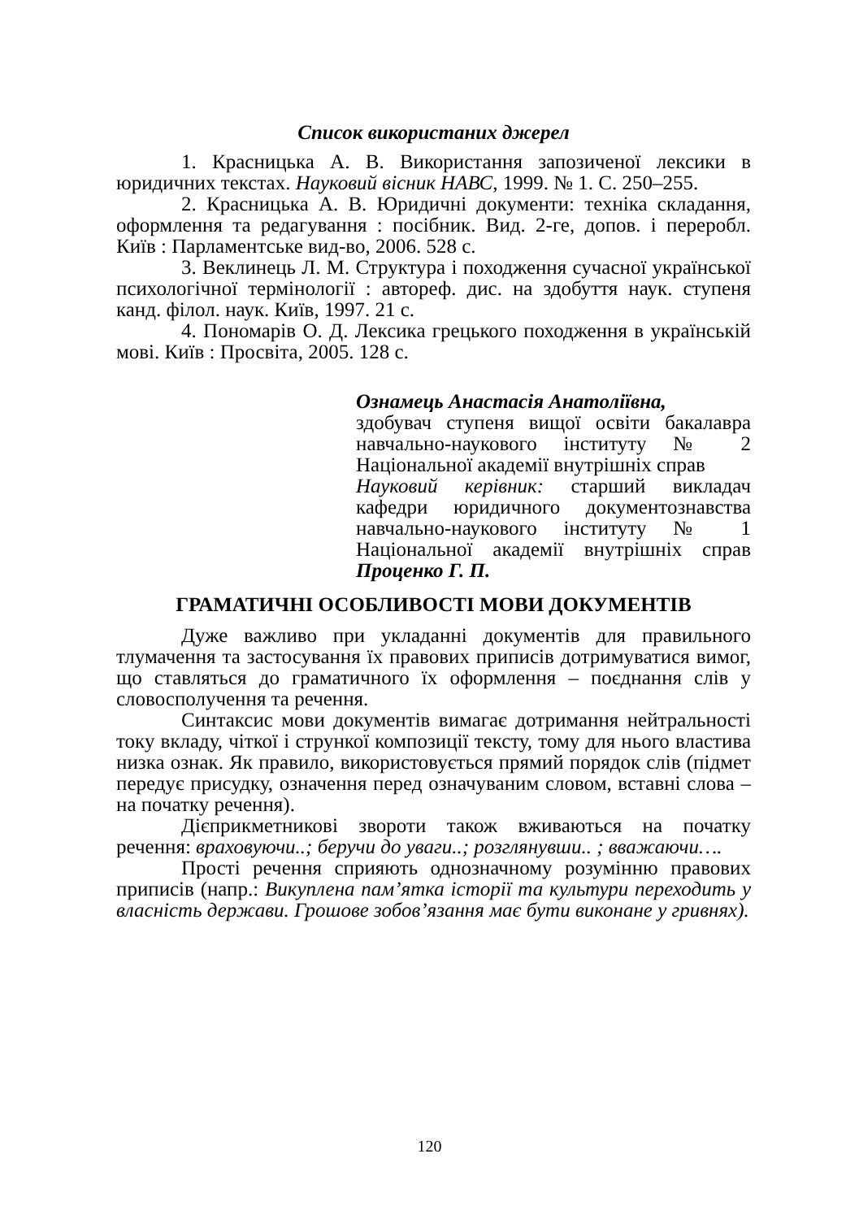Список використаних джерел
1. Красницька А. В. Використання запозиченої лексики в юридичних текстах. Науковий вісник НАВС, 1999. № 1. С. 250–255.
2. Красницька А. В. Юридичні документи: техніка складання, оформлення та редагування : посібник. Вид. 2-ге, допов. і переробл. Київ : Парламентське вид-во, 2006. 528 с.
3. Веклинець Л. М. Структура і походження сучасної української психологічної термінології : автореф. дис. на здобуття наук. ступеня канд. філол. наук. Київ, 1997. 21 с.
4. Пономарів О. Д. Лексика грецького походження в українській мові. Київ : Просвіта, 2005. 128 с.
Ознамець Анастасія Анатоліївна,
здобувач ступеня вищої освіти бакалавра навчально-наукового інституту № 2 Національної академії внутрішніх справ
Науковий керівник: старший викладач кафедри юридичного документознавства навчально-наукового інституту № 1 Національної академії внутрішніх справ Проценко Г. П.
ГРАМАТИЧНІ ОСОБЛИВОСТІ МОВИ ДОКУМЕНТІВ
Дуже важливо при укладанні документів для правильного тлумачення та застосування їх правових приписів дотримуватися вимог, що ставляться до граматичного їх оформлення – поєднання слів у словосполучення та речення.
Синтаксис мови документів вимагає дотримання нейтральності току вкладу, чіткої і стрункої композиції тексту, тому для нього властива низка ознак. Як правило, використовується прямий порядок слів (підмет передує присудку, означення перед означуваним словом, вставні слова – на початку речення).
Дієприкметникові звороти також вживаються на початку речення: враховуючи..; беручи до уваги..; розглянувши.. ; вважаючи….
Прості речення сприяють однозначному розумінню правових приписів (напр.: Викуплена пам’ятка історії та культури переходить у власність держави. Грошове зобов’язання має бути виконане у гривнях).
120